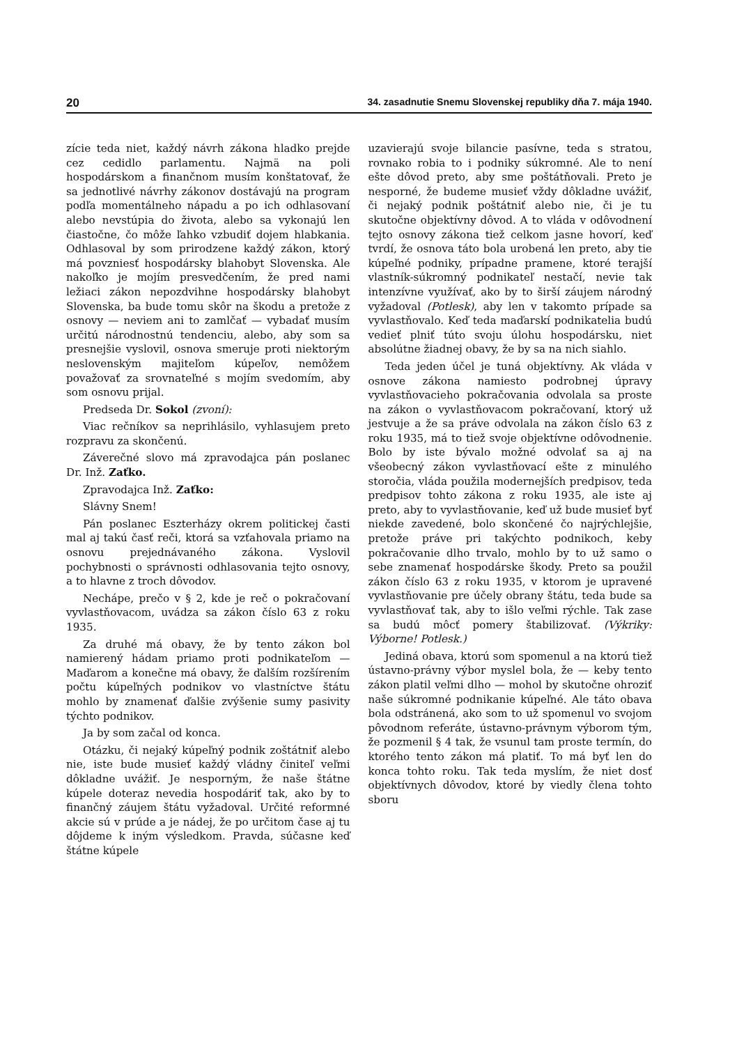20 34. zasadnutie Snemu Slovenskej republiky dňa 7. mája 1940.
zície teda niet, každý návrh zákona hladko prejde cez cedidlo parlamentu. Najmä na poli hospodárskom a finančnom musím konštatovať, že sa jednotlivé návrhy zákonov dostávajú na program podľa momentálneho nápadu a po ich odhlasovaní alebo nevstúpia do života, alebo sa vykonajú len čiastočne, čo môže ľahko vzbudiť dojem hlabkania. Odhlasoval by som prirodzene každý zákon, ktorý má povzniesť hospodársky blahobyt Slovenska. Ale nakoľko je mojím presvedčením, že pred nami ležiaci zákon nepozdvihne hospodársky blahobyt Slovenska, ba bude tomu skôr na škodu a pretože z osnovy — neviem ani to zamlčať — vybadať musím určitú národnostnú tendenciu, alebo, aby som sa presnejšie vyslovil, osnova smeruje proti niektorým neslovenským majiteľom kúpeľov, nemôžem považovať za srovnateľné s mojím svedomím, aby som osnovu prijal.
Predseda Dr. Sokol (zvoní):
Viac rečníkov sa neprihlásilo, vyhlasujem preto rozpravu za skončenú.
Záverečné slovo má zpravodajca pán poslanec Dr. Inž. Zaťko.
Zpravodajca Inž. Zaťko:
Slávny Snem!
Pán poslanec Eszterházy okrem politickej časti mal aj takú časť reči, ktorá sa vzťahovala priamo na osnovu prejednávaného zákona. Vyslovil pochybnosti o správnosti odhlasovania tejto osnovy, a to hlavne z troch dôvodov.
Nechápe, prečo v § 2, kde je reč o pokračovaní vyvlastňovacom, uvádza sa zákon číslo 63 z roku 1935.
Za druhé má obavy, že by tento zákon bol namierený hádam priamo proti podnikateľom — Maďarom a konečne má obavy, že ďalším rozšírením počtu kúpeľných podnikov vo vlastníctve štátu mohlo by znamenať ďalšie zvýšenie sumy pasivity týchto podnikov.
Ja by som začal od konca.
Otázku, či nejaký kúpeľný podnik zoštátniť alebo nie, iste bude musieť každý vládny činiteľ veľmi dôkladne uvážiť. Je nesporným, že naše štátne kúpele doteraz nevedia hospodáriť tak, ako by to finančný záujem štátu vyžadoval. Určité reformné akcie sú v prúde a je nádej, že po určitom čase aj tu dôjdeme k iným výsledkom. Pravda, súčasne keď štátne kúpele
uzavierajú svoje bilancie pasívne, teda s stratou, rovnako robia to i podniky súkromné. Ale to není ešte dôvod preto, aby sme poštátňovali. Preto je nesporné, že budeme musieť vždy dôkladne uvážiť, či nejaký podnik poštátniť alebo nie, či je tu skutočne objektívny dôvod. A to vláda v odôvodnení tejto osnovy zákona tiež celkom jasne hovorí, keď tvrdí, že osnova táto bola urobená len preto, aby tie kúpeľné podniky, prípadne pramene, ktoré terajší vlastník-súkromný podnikateľ nestačí, nevie tak intenzívne využívať, ako by to širší záujem národný vyžadoval (Potlesk), aby len v takomto prípade sa vyvlastňovalo. Keď teda maďarskí podnikatelia budú vedieť plniť túto svoju úlohu hospodársku, niet absolútne žiadnej obavy, že by sa na nich siahlo.
Teda jeden účel je tuná objektívny. Ak vláda v osnove zákona namiesto podrobnej úpravy vyvlastňovacieho pokračovania odvolala sa proste na zákon o vyvlastňovacom pokračovaní, ktorý už jestvuje a že sa práve odvolala na zákon číslo 63 z roku 1935, má to tiež svoje objektívne odôvodnenie. Bolo by iste bývalo možné odvolať sa aj na všeobecný zákon vyvlastňovací ešte z minulého storočia, vláda použila modernejších predpisov, teda predpisov tohto zákona z roku 1935, ale iste aj preto, aby to vyvlastňovanie, keď už bude musieť byť niekde zavedené, bolo skončené čo najrýchlejšie, pretože práve pri takýchto podnikoch, keby pokračovanie dlho trvalo, mohlo by to už samo o sebe znamenať hospodárske škody. Preto sa použil zákon číslo 63 z roku 1935, v ktorom je upravené vyvlastňovanie pre účely obrany štátu, teda bude sa vyvlastňovať tak, aby to išlo veľmi rýchle. Tak zase sa budú môcť pomery štabilizovať. (Výkriky: Výborne! Potlesk.)
Jediná obava, ktorú som spomenul a na ktorú tiež ústavno-právny výbor myslel bola, že — keby tento zákon platil veľmi dlho — mohol by skutočne ohroziť naše súkromné podnikanie kúpeľné. Ale táto obava bola odstránená, ako som to už spomenul vo svojom pôvodnom referáte, ústavno-právnym výborom tým, že pozmenil § 4 tak, že vsunul tam proste termín, do ktorého tento zákon má platiť. To má byť len do konca tohto roku. Tak teda myslím, že niet dosť objektívnych dôvodov, ktoré by viedly člena tohto sboru